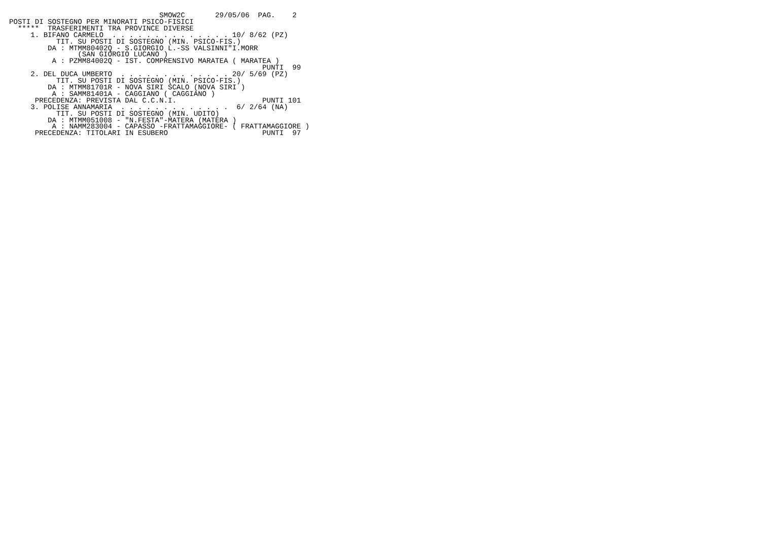SMOW2C       29/05/06  PAG.    2
POSTI DI SOSTEGNO PER MINORATI PSICO-FISICI
  *****  TRASFERIMENTI TRA PROVINCE DIVERSE
     1. BIFANO CARMELO  . . . . . . . . . . . . . . 10/ 8/62 (PZ)
           TIT. SU POSTI DI SOSTEGNO (MIN. PSICO-FIS.)
         DA : MTMM80402Q - S.GIORGIO L.-SS VALSINNI"I.MORR
                (SAN GIORGIO LUCANO )
          A : PZMM84002Q - IST. COMPRENSIVO MARATEA ( MARATEA )
                                                           PUNTI  99
     2. DEL DUCA UMBERTO  . . . . . . . . . . . . . 20/ 5/69 (PZ)
           TIT. SU POSTI DI SOSTEGNO (MIN. PSICO-FIS.)
         DA : MTMM81701R - NOVA SIRI SCALO (NOVA SIRI )
          A : SAMM81401A - CAGGIANO ( CAGGIANO )
      PRECEDENZA: PREVISTA DAL C.C.N.I.                    PUNTI 101
     3. POLISE ANNAMARIA  . . . . . . . . . . . . .  6/ 2/64 (NA)
           TIT. SU POSTI DI SOSTEGNO (MIN. UDITO)
         DA : MTMM051008 - "N.FESTA"-MATERA (MATERA )
          A : NAMM283004 - CAPASSO -FRATTAMAGGIORE- ( FRATTAMAGGIORE )
      PRECEDENZA: TITOLARI IN ESUBERO                      PUNTI  97